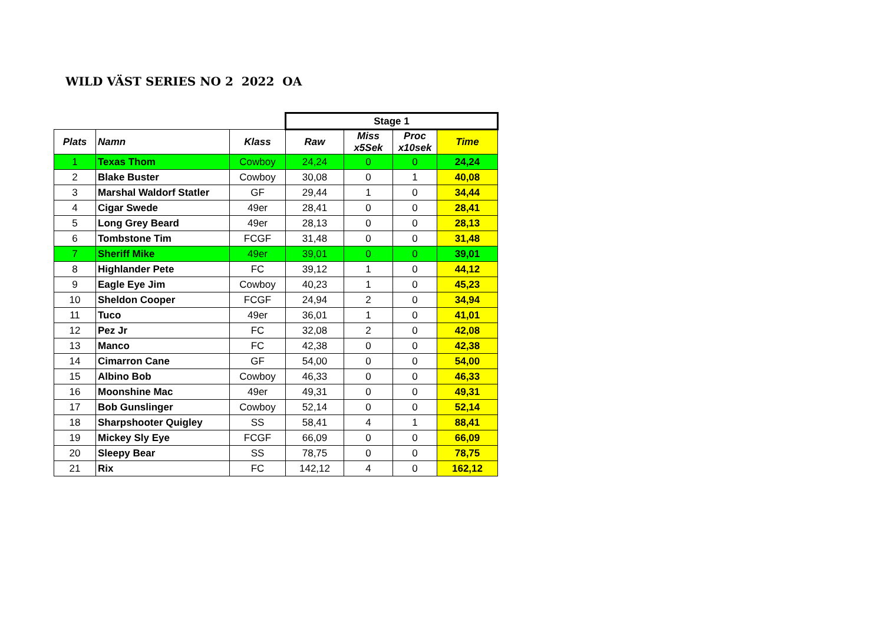WILD VÄST SERIES NO 2 2022 OA
| | | | Stage 1 | | | |
| Plats | Namn | Klass | Raw | Miss x5Sek | Proc x10sek | Time |
| 1 | Texas Thom | Cowboy | 24,24 | 0 | 0 | 24,24 |
| 2 | Blake Buster | Cowboy | 30,08 | 0 | 1 | 40,08 |
| 3 | Marshal Waldorf Statler | GF | 29,44 | 1 | 0 | 34,44 |
| 4 | Cigar Swede | 49er | 28,41 | 0 | 0 | 28,41 |
| 5 | Long Grey Beard | 49er | 28,13 | 0 | 0 | 28,13 |
| 6 | Tombstone Tim | FCGF | 31,48 | 0 | 0 | 31,48 |
| 7 | Sheriff Mike | 49er | 39,01 | 0 | 0 | 39,01 |
| 8 | Highlander Pete | FC | 39,12 | 1 | 0 | 44,12 |
| 9 | Eagle Eye Jim | Cowboy | 40,23 | 1 | 0 | 45,23 |
| 10 | Sheldon Cooper | FCGF | 24,94 | 2 | 0 | 34,94 |
| 11 | Tuco | 49er | 36,01 | 1 | 0 | 41,01 |
| 12 | Pez Jr | FC | 32,08 | 2 | 0 | 42,08 |
| 13 | Manco | FC | 42,38 | 0 | 0 | 42,38 |
| 14 | Cimarron Cane | GF | 54,00 | 0 | 0 | 54,00 |
| 15 | Albino Bob | Cowboy | 46,33 | 0 | 0 | 46,33 |
| 16 | Moonshine Mac | 49er | 49,31 | 0 | 0 | 49,31 |
| 17 | Bob Gunslinger | Cowboy | 52,14 | 0 | 0 | 52,14 |
| 18 | Sharpshooter Quigley | SS | 58,41 | 4 | 1 | 88,41 |
| 19 | Mickey Sly Eye | FCGF | 66,09 | 0 | 0 | 66,09 |
| 20 | Sleepy Bear | SS | 78,75 | 0 | 0 | 78,75 |
| 21 | Rix | FC | 142,12 | 4 | 0 | 162,12 |